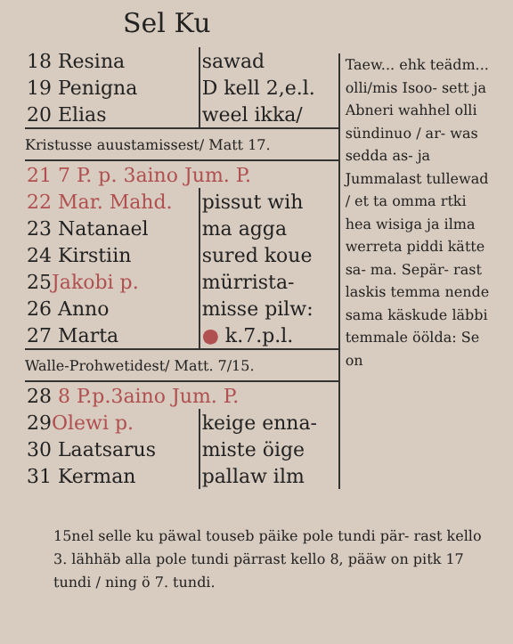Sel Ku
| 18 Resina | sawad |
| 19 Penigna | D kell 2,e.l. |
| 20 Elias | weel ikka/ |
| Kristusse auustamissest/ Matt 17. | |
| 21 7 P. p. 3aino Jum. P. | |
| 22 Mar. Mahd. | pissut wih |
| 23 Natanael | ma agga |
| 24 Kirstiin | sured koue |
| 25 Jakobi p. | mürrista- |
| 26 Anno | misse pilw: |
| 27 Marta | ● k.7.p.l. |
| Walle-Prohwetidest/ Matt. 7/15. | |
| 28 8 P.p.3aino Jum. P. | |
| 29 Olewi p. | keige enna- |
| 30 Laatsarus | miste öige |
| 31 Kerman | pallaw ilm |
Taew... ehk teädm... olli/mis Isoo- sett ja Abneri wahhel olli sündinuo / ar- was sedda as- ja Jummalast tullewad / et ta omma rtki hea wisiga ja ilma werreta piddi kätte sa- ma. Sepär- rast laskis temma nende sama käskude läbbi temmale öölda: Se on
15nel selle ku päwal touseb päike pole tundi pär- rast kello 3. lähhäb alla pole tundi pärrast kello 8, pääw on pitk 17 tundi / ning ö 7. tundi.